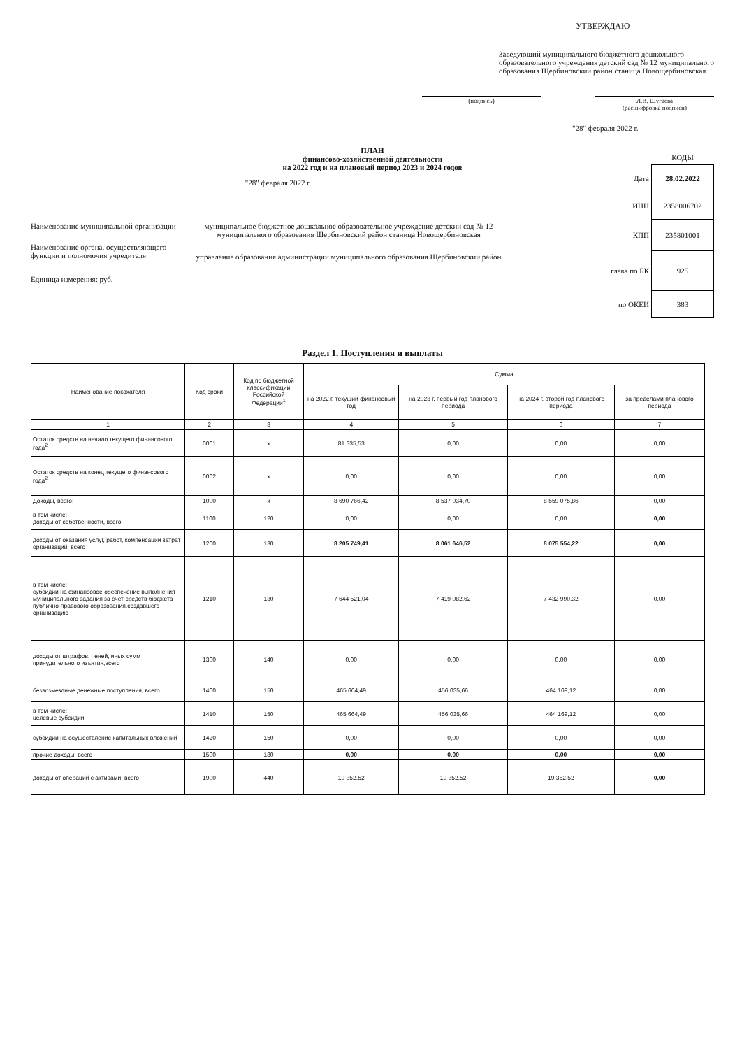УТВЕРЖДАЮ
Заведующий муниципального бюджетного дошкольного образовательного учреждения детский сад № 12 муниципального образования Щербиновский район станица Новощербиновская
(подпись) Л.В. Шугаева
(расшифровка подписи)
"28" февраля 2022 г.
ПЛАН
финансово-хозяйственной деятельности
на 2022 год и на плановый период 2023 и 2024 годов
"28" февраля 2022 г.
Наименование муниципальной организации
муниципальное бюджетное дошкольное образовательное учреждение детский сад № 12 муниципального образования Щербиновский район станица Новощербиновская
Наименование органа, осуществляющего функции и полномочия учредителя
управление образования администрации муниципального образования Щербиновский район
Единица измерения: руб.
| | КОДЫ |
| Дата | 28.02.2022 |
| ИНН | 2358006702 |
| КПП | 235801001 |
| глава по БК | 925 |
| по ОКЕИ | 383 |
Раздел 1. Поступления и выплаты
| Наименование покахателя | Код сроки | Код по бюджетной классификации Российской Федерации<sup>1</sup> | Сумма | | | |
| --- | --- | --- | --- | --- | --- | --- |
| | | | на 2022 г. текущий финансовый год | на 2023 г. первый год планового периода | на 2024 г. второй год планового периода | за пределами планового периода |
| 1 | 2 | 3 | 4 | 5 | 6 | 7 |
| Остаток средств на начало текущего финансового года<sup>2</sup> | 0001 | x | 81 335,53 | 0,00 | 0,00 | 0,00 |
| Остаток средств на конец текущего финансового года<sup>2</sup> | 0002 | x | 0,00 | 0,00 | 0,00 | 0,00 |
| Доходы, всего: | 1000 | x | 8 690 766,42 | 8 537 034,70 | 8 559 075,86 | 0,00 |
| в том числе: доходы от собственности, всего | 1100 | 120 | 0,00 | 0,00 | 0,00 | 0,00 |
| доходы от оказания услуг, работ, компенсации затрат организаций, всего | 1200 | 130 | 8 205 749,41 | 8 061 646,52 | 8 075 554,22 | 0,00 |
| в том числе: субсидии на финансовое обеспечение выполнения муниципального задания за счет средств бюджета публично-правового образования,создавшего организацию | 1210 | 130 | 7 644 521,04 | 7 419 082,62 | 7 432 990,32 | 0,00 |
| доходы от штрафов, пеней, иных сумм принудительного изъятия,всего | 1300 | 140 | 0,00 | 0,00 | 0,00 | 0,00 |
| безвозмездные денежные поступления, всего | 1400 | 150 | 465 664,49 | 456 035,66 | 464 169,12 | 0,00 |
| в том числе: целевые субсидии | 1410 | 150 | 465 664,49 | 456 035,66 | 464 169,12 | 0,00 |
| субсидии на осуществление капитальных вложений | 1420 | 150 | 0,00 | 0,00 | 0,00 | 0,00 |
| прочие доходы, всего | 1500 | 180 | 0,00 | 0,00 | 0,00 | 0,00 |
| доходы от операций с активами, всего | 1900 | 440 | 19 352,52 | 19 352,52 | 19 352,52 | 0,00 |